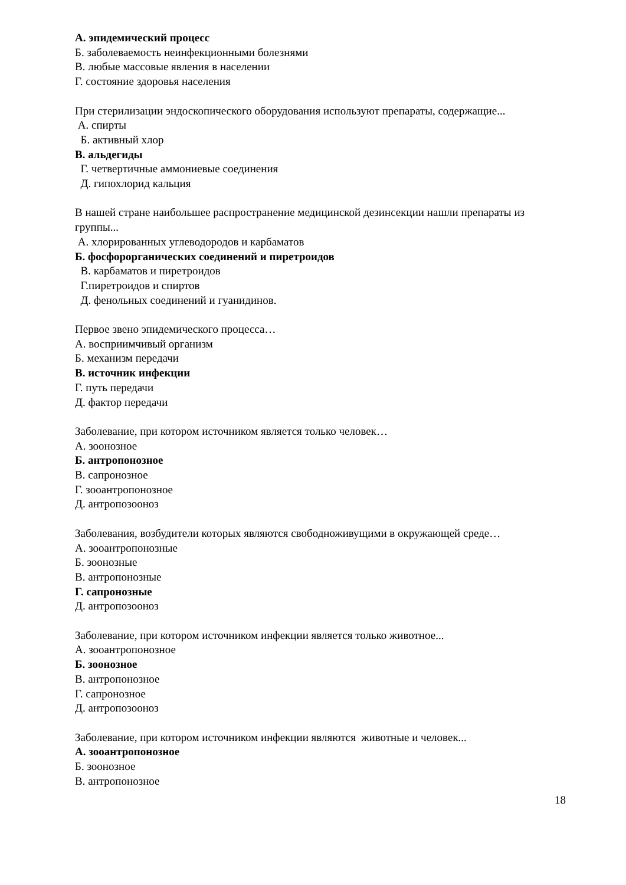А. эпидемический процесс
Б. заболеваемость неинфекционными болезнями
В. любые массовые явления в населении
Г. состояние здоровья населения
При стерилизации эндоскопического оборудования используют препараты, содержащие...
А. спирты
Б. активный хлор
В. альдегиды
Г. четвертичные аммониевые соединения
Д. гипохлорид кальция
В нашей стране наибольшее распространение медицинской дезинсекции нашли препараты из группы...
А. хлорированных углеводородов и карбаматов
Б. фосфорорганических соединений и пиретроидов
В. карбаматов и пиретроидов
Г.пиретроидов и спиртов
Д. фенольных соединений и гуанидинов.
Первое звено эпидемического процесса…
А. восприимчивый организм
Б. механизм передачи
В. источник инфекции
Г. путь передачи
Д. фактор передачи
Заболевание, при котором источником является только человек…
А. зоонозное
Б. антропонозное
В. сапронозное
Г. зооантропонозное
Д. антропозооноз
Заболевания, возбудители которых являются свободноживущими в окружающей среде…
А. зооантропонозные
Б. зоонозные
В. антропонозные
Г. сапронозные
Д. антропозооноз
Заболевание, при котором источником инфекции является только животное...
А. зооантропонозное
Б. зоонозное
В. антропонозное
Г. сапронозное
Д. антропозооноз
Заболевание, при котором источником инфекции являются животные и человек...
А. зооантропонозное
Б. зоонозное
В. антропонозное
18